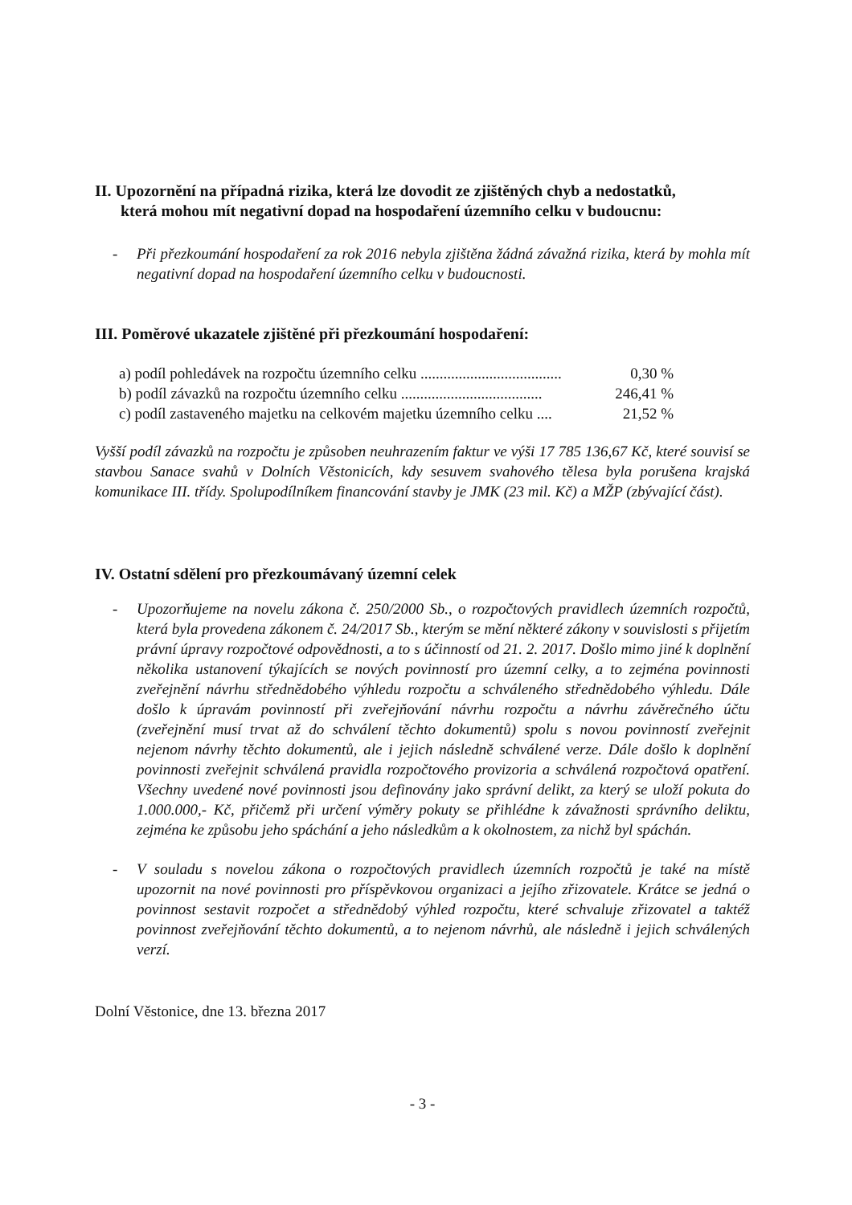II. Upozornění na případná rizika, která lze dovodit ze zjištěných chyb a nedostatků,
která mohou mít negativní dopad na hospodaření územního celku v budoucnu:
- Při přezkoumání hospodaření za rok 2016 nebyla zjištěna žádná závažná rizika, která by mohla mít negativní dopad na hospodaření územního celku v budoucnosti.
III. Poměrové ukazatele zjištěné při přezkoumání hospodaření:
a) podíl pohledávek na rozpočtu územního celku ..................................... 0,30 %
b) podíl závazků na rozpočtu územního celku ..................................... 246,41 %
c) podíl zastaveného majetku na celkovém majetku územního celku .... 21,52 %
Vyšší podíl závazků na rozpočtu je způsoben neuhrazením faktur ve výši 17 785 136,67 Kč, které souvisí se stavbou Sanace svahů v Dolních Věstonicích, kdy sesuvem svahového tělesa byla porušena krajská komunikace III. třídy. Spolupodílníkem financování stavby je JMK (23 mil. Kč) a MŽP (zbývající část).
IV. Ostatní sdělení pro přezkoumávaný územní celek
- Upozorňujeme na novelu zákona č. 250/2000 Sb., o rozpočtových pravidlech územních rozpočtů, která byla provedena zákonem č. 24/2017 Sb., kterým se mění některé zákony v souvislosti s přijetím právní úpravy rozpočtové odpovědnosti, a to s účinností od 21. 2. 2017. Došlo mimo jiné k doplnění několika ustanovení týkajících se nových povinností pro územní celky, a to zejména povinnosti zveřejnění návrhu střednědobého výhledu rozpočtu a schváleného střednědobého výhledu. Dále došlo k úpravám povinností při zveřejňování návrhu rozpočtu a návrhu závěrečného účtu (zveřejnění musí trvat až do schválení těchto dokumentů) spolu s novou povinností zveřejnit nejenom návrhy těchto dokumentů, ale i jejich následně schválené verze. Dále došlo k doplnění povinnosti zveřejnit schválená pravidla rozpočtového provizoria a schválená rozpočtová opatření. Všechny uvedené nové povinnosti jsou definovány jako správní delikt, za který se uloží pokuta do 1.000.000,- Kč, přičemž při určení výměry pokuty se přihlédne k závažnosti správního deliktu, zejména ke způsobu jeho spáchání a jeho následkům a k okolnostem, za nichž byl spáchán.
- V souladu s novelou zákona o rozpočtových pravidlech územních rozpočtů je také na místě upozornit na nové povinnosti pro příspěvkovou organizaci a jejího zřizovatele. Krátce se jedná o povinnost sestavit rozpočet a střednědobý výhled rozpočtu, které schvaluje zřizovatel a taktéž povinnost zveřejňování těchto dokumentů, a to nejenom návrhů, ale následně i jejich schválených verzí.
Dolní Věstonice, dne 13. března 2017
- 3 -